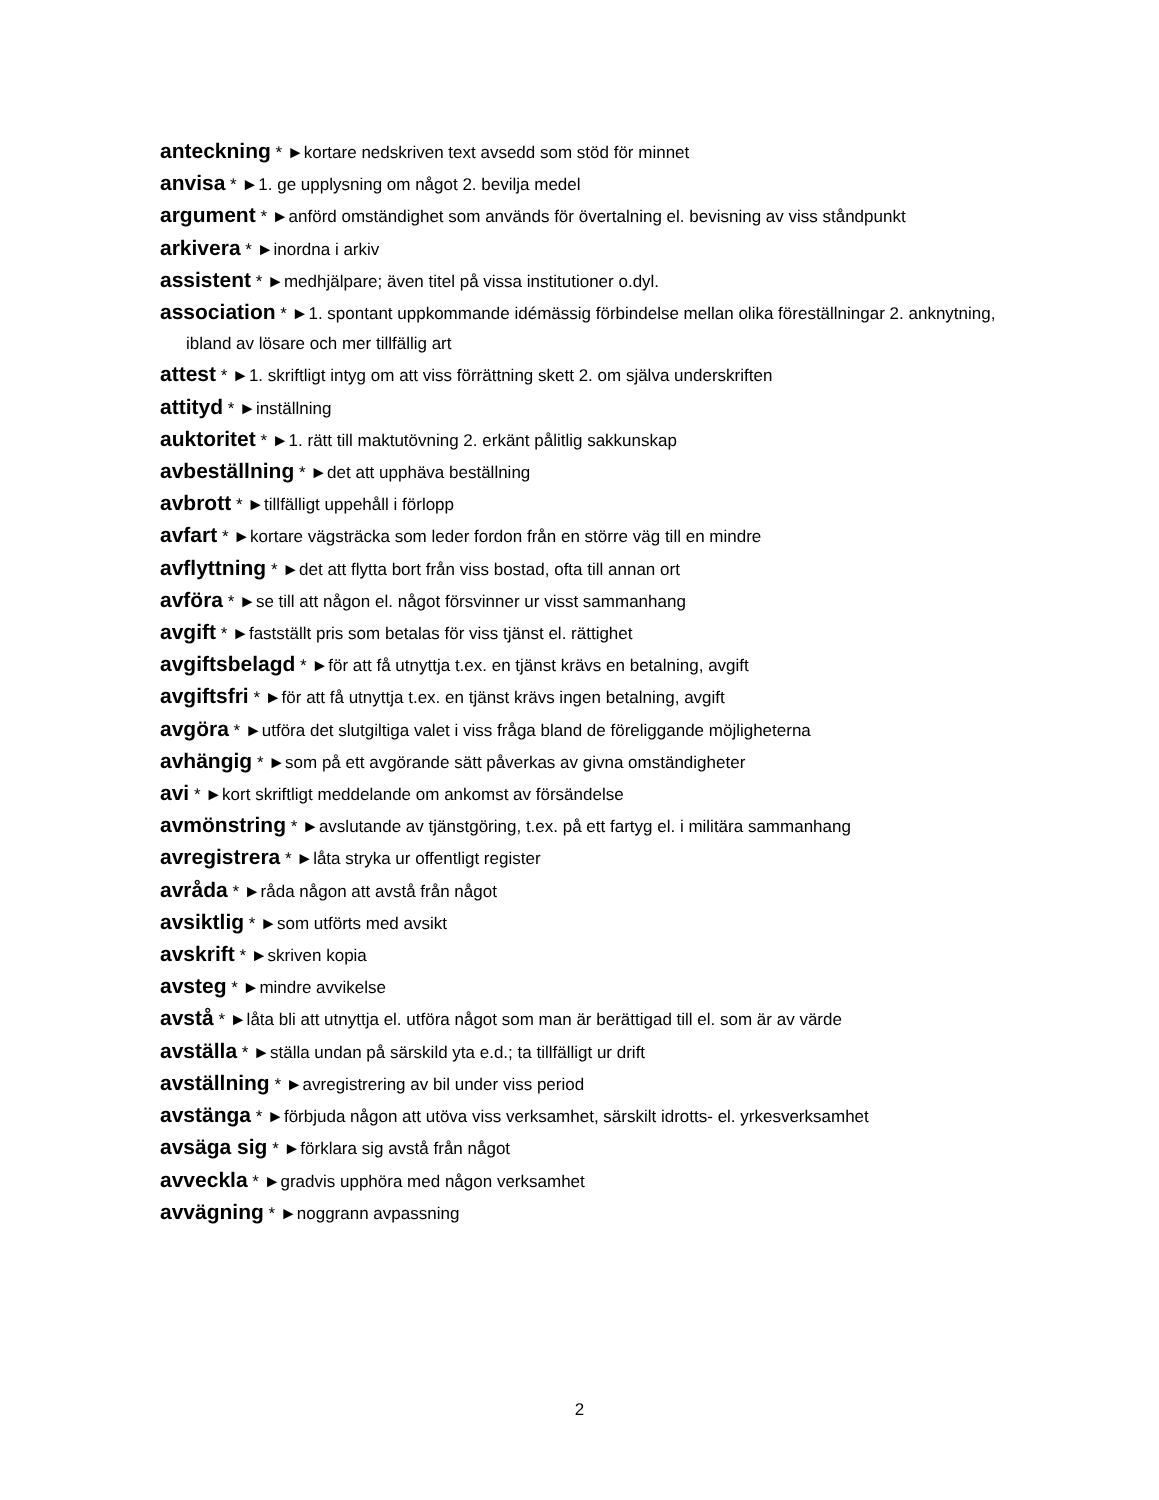anteckning * ►kortare nedskriven text avsedd som stöd för minnet
anvisa * ►1. ge upplysning om något 2. bevilja medel
argument * ►anförd omständighet som används för övertalning el. bevisning av viss ståndpunkt
arkivera * ►inordna i arkiv
assistent * ►medhjälpare; även titel på vissa institutioner o.dyl.
association * ►1. spontant uppkommande idémässig förbindelse mellan olika föreställningar 2. anknytning, ibland av lösare och mer tillfällig art
attest * ►1. skriftligt intyg om att viss förrättning skett 2. om själva underskriften
attityd * ►inställning
auktoritet * ►1. rätt till maktutövning 2. erkänt pålitlig sakkunskap
avbeställning * ►det att upphäva beställning
avbrott * ►tillfälligt uppehåll i förlopp
avfart * ►kortare vägsträcka som leder fordon från en större väg till en mindre
avflyttning * ►det att flytta bort från viss bostad, ofta till annan ort
avföra * ►se till att någon el. något försvinner ur visst sammanhang
avgift * ►fastställt pris som betalas för viss tjänst el. rättighet
avgiftsbelagd * ►för att få utnyttja t.ex. en tjänst krävs en betalning, avgift
avgiftsfri * ►för att få utnyttja t.ex. en tjänst krävs ingen betalning, avgift
avgöra * ►utföra det slutgiltiga valet i viss fråga bland de föreliggande möjligheterna
avhängig * ►som på ett avgörande sätt påverkas av givna omständigheter
avi * ►kort skriftligt meddelande om ankomst av försändelse
avmönstring * ►avslutande av tjänstgöring, t.ex. på ett fartyg el. i militära sammanhang
avregistrera * ►låta stryka ur offentligt register
avråda * ►råda någon att avstå från något
avsiktlig * ►som utförts med avsikt
avskrift * ►skriven kopia
avsteg * ►mindre avvikelse
avstå * ►låta bli att utnyttja el. utföra något som man är berättigad till el. som är av värde
avställa * ►ställa undan på särskild yta e.d.; ta tillfälligt ur drift
avställning * ►avregistrering av bil under viss period
avstänga * ►förbjuda någon att utöva viss verksamhet, särskilt idrotts- el. yrkesverksamhet
avsäga sig * ►förklara sig avstå från något
avveckla * ►gradvis upphöra med någon verksamhet
avvägning * ►noggrann avpassning
2